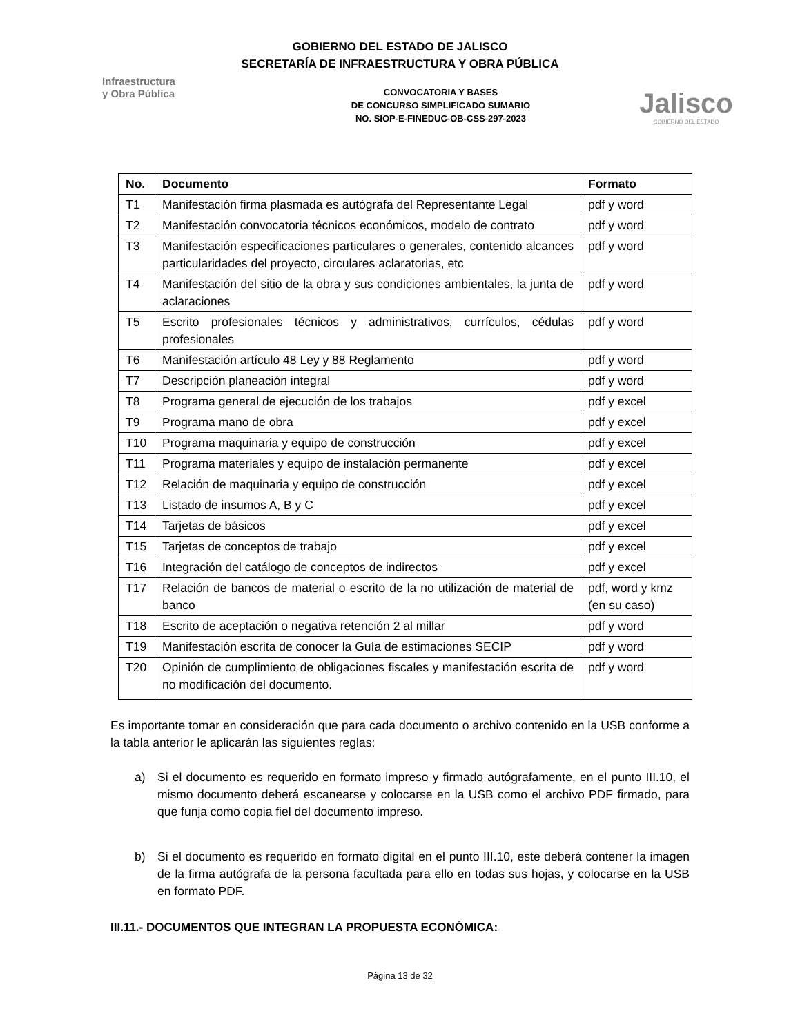GOBIERNO DEL ESTADO DE JALISCO
SECRETARÍA DE INFRAESTRUCTURA Y OBRA PÚBLICA
Infraestructura
y Obra Pública
CONVOCATORIA Y BASES
DE CONCURSO SIMPLIFICADO SUMARIO
NO. SIOP-E-FINEDUC-OB-CSS-297-2023
Jalisco
GOBIERNO DEL ESTADO
| No. | Documento | Formato |
| --- | --- | --- |
| T1 | Manifestación firma plasmada es autógrafa del Representante Legal | pdf y word |
| T2 | Manifestación convocatoria técnicos económicos, modelo de contrato | pdf y word |
| T3 | Manifestación especificaciones particulares o generales, contenido alcances particularidades del proyecto, circulares aclaratorias, etc | pdf y word |
| T4 | Manifestación del sitio de la obra y sus condiciones ambientales, la junta de aclaraciones | pdf y word |
| T5 | Escrito profesionales técnicos y administrativos, currículos, cédulas profesionales | pdf y word |
| T6 | Manifestación artículo 48 Ley y 88 Reglamento | pdf y word |
| T7 | Descripción planeación integral | pdf y word |
| T8 | Programa general de ejecución de los trabajos | pdf y excel |
| T9 | Programa mano de obra | pdf y excel |
| T10 | Programa maquinaria y equipo de construcción | pdf y excel |
| T11 | Programa materiales y equipo de instalación permanente | pdf y excel |
| T12 | Relación de maquinaria y equipo de construcción | pdf y excel |
| T13 | Listado de insumos A, B y C | pdf y excel |
| T14 | Tarjetas de básicos | pdf y excel |
| T15 | Tarjetas de conceptos de trabajo | pdf y excel |
| T16 | Integración del catálogo de conceptos de indirectos | pdf y excel |
| T17 | Relación de bancos de material o escrito de la no utilización de material de banco | pdf, word y kmz (en su caso) |
| T18 | Escrito de aceptación o negativa retención 2 al millar | pdf y word |
| T19 | Manifestación escrita de conocer la Guía de estimaciones SECIP | pdf y word |
| T20 | Opinión de cumplimiento de obligaciones fiscales y manifestación escrita de no modificación del documento. | pdf y word |
Es importante tomar en consideración que para cada documento o archivo contenido en la USB conforme a la tabla anterior le aplicarán las siguientes reglas:
a) Si el documento es requerido en formato impreso y firmado autógrafamente, en el punto III.10, el mismo documento deberá escanearse y colocarse en la USB como el archivo PDF firmado, para que funja como copia fiel del documento impreso.
b) Si el documento es requerido en formato digital en el punto III.10, este deberá contener la imagen de la firma autógrafa de la persona facultada para ello en todas sus hojas, y colocarse en la USB en formato PDF.
III.11.- DOCUMENTOS QUE INTEGRAN LA PROPUESTA ECONÓMICA:
Página 13 de 32